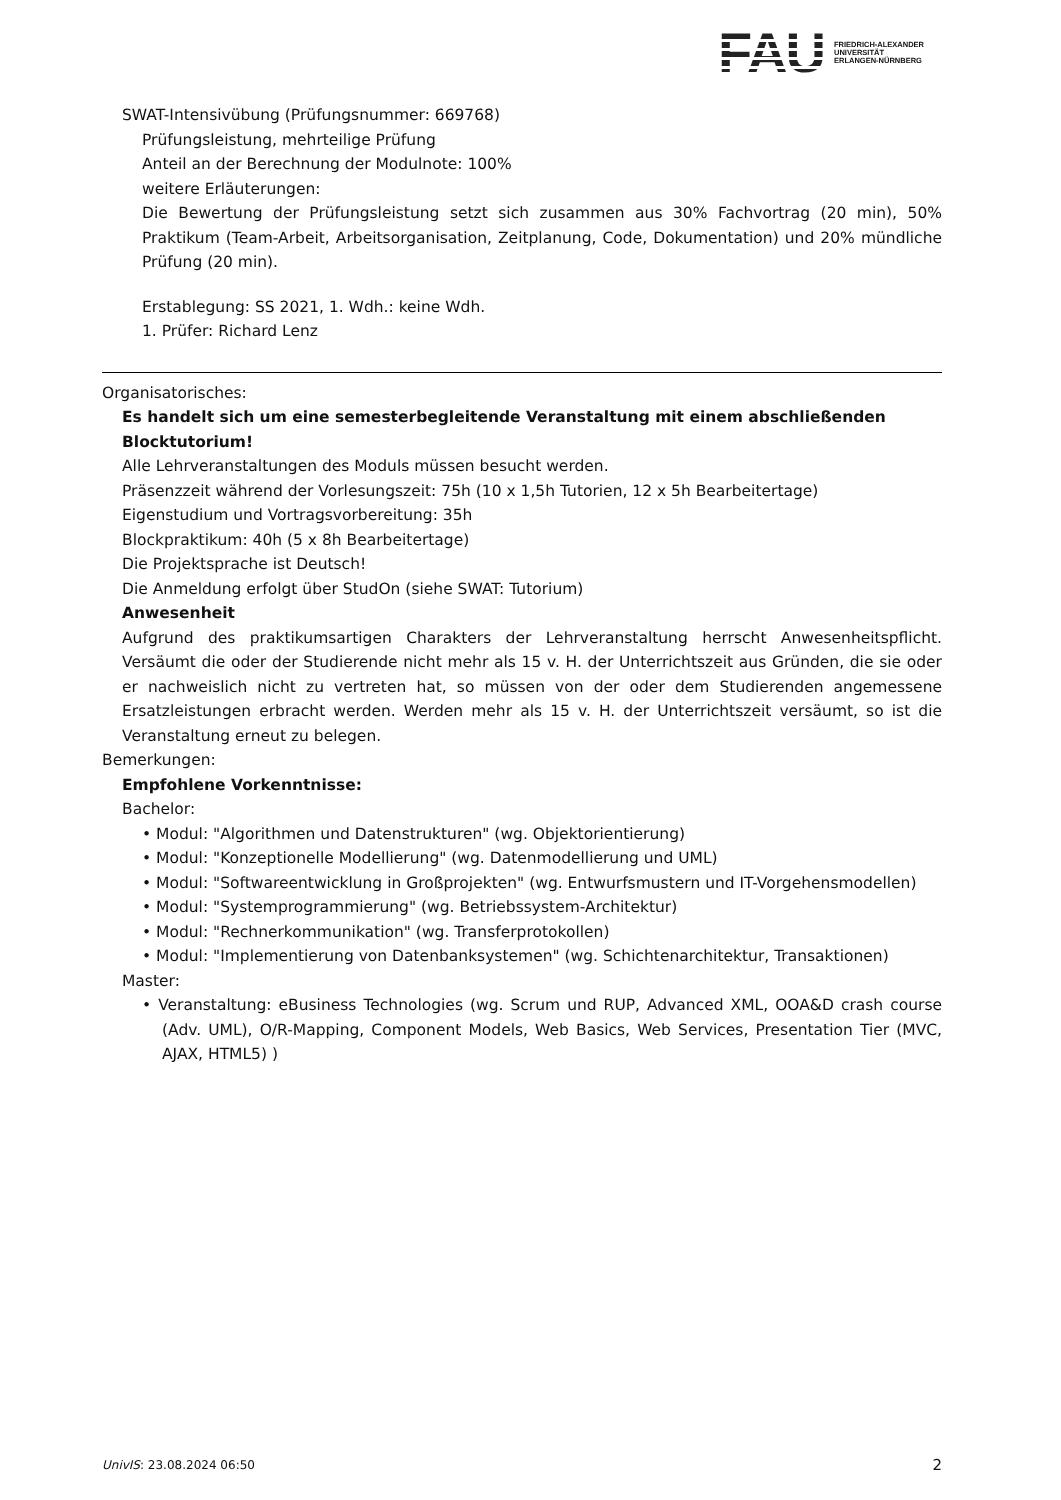FAU
FRIEDRICH-ALEXANDER
UNIVERSITÄT
ERLANGEN-NÜRNBERG
SWAT-Intensivübung (Prüfungsnummer: 669768)
Prüfungsleistung, mehrteilige Prüfung
Anteil an der Berechnung der Modulnote: 100%
weitere Erläuterungen:
Die Bewertung der Prüfungsleistung setzt sich zusammen aus 30% Fachvortrag (20 min), 50% Praktikum (Team-Arbeit, Arbeitsorganisation, Zeitplanung, Code, Dokumentation) und 20% mündliche Prüfung (20 min).
Erstablegung: SS 2021, 1. Wdh.: keine Wdh.
1. Prüfer: Richard Lenz
Organisatorisches:
Es handelt sich um eine semesterbegleitende Veranstaltung mit einem abschließenden Blocktutorium!
Alle Lehrveranstaltungen des Moduls müssen besucht werden.
Präsenzzeit während der Vorlesungszeit: 75h (10 x 1,5h Tutorien, 12 x 5h Bearbeitertage)
Eigenstudium und Vortragsvorbereitung: 35h
Blockpraktikum: 40h (5 x 8h Bearbeitertage)
Die Projektsprache ist Deutsch!
Die Anmeldung erfolgt über StudOn (siehe SWAT: Tutorium)
Anwesenheit
Aufgrund des praktikumsartigen Charakters der Lehrveranstaltung herrscht Anwesenheitspflicht. Versäumt die oder der Studierende nicht mehr als 15 v. H. der Unterrichtszeit aus Gründen, die sie oder er nachweislich nicht zu vertreten hat, so müssen von der oder dem Studierenden angemessene Ersatzleistungen erbracht werden. Werden mehr als 15 v. H. der Unterrichtszeit versäumt, so ist die Veranstaltung erneut zu belegen.
Bemerkungen:
Empfohlene Vorkenntnisse:
Bachelor:
• Modul: "Algorithmen und Datenstrukturen" (wg. Objektorientierung)
• Modul: "Konzeptionelle Modellierung" (wg. Datenmodellierung und UML)
• Modul: "Softwareentwicklung in Großprojekten" (wg. Entwurfsmustern und IT-Vorgehensmodellen)
• Modul: "Systemprogrammierung" (wg. Betriebssystem-Architektur)
• Modul: "Rechnerkommunikation" (wg. Transferprotokollen)
• Modul: "Implementierung von Datenbanksystemen" (wg. Schichtenarchitektur, Transaktionen)
Master:
• Veranstaltung: eBusiness Technologies (wg. Scrum und RUP, Advanced XML, OOA&D crash course (Adv. UML), O/R-Mapping, Component Models, Web Basics, Web Services, Presentation Tier (MVC, AJAX, HTML5) )
UnivIS: 23.08.2024 06:50 2